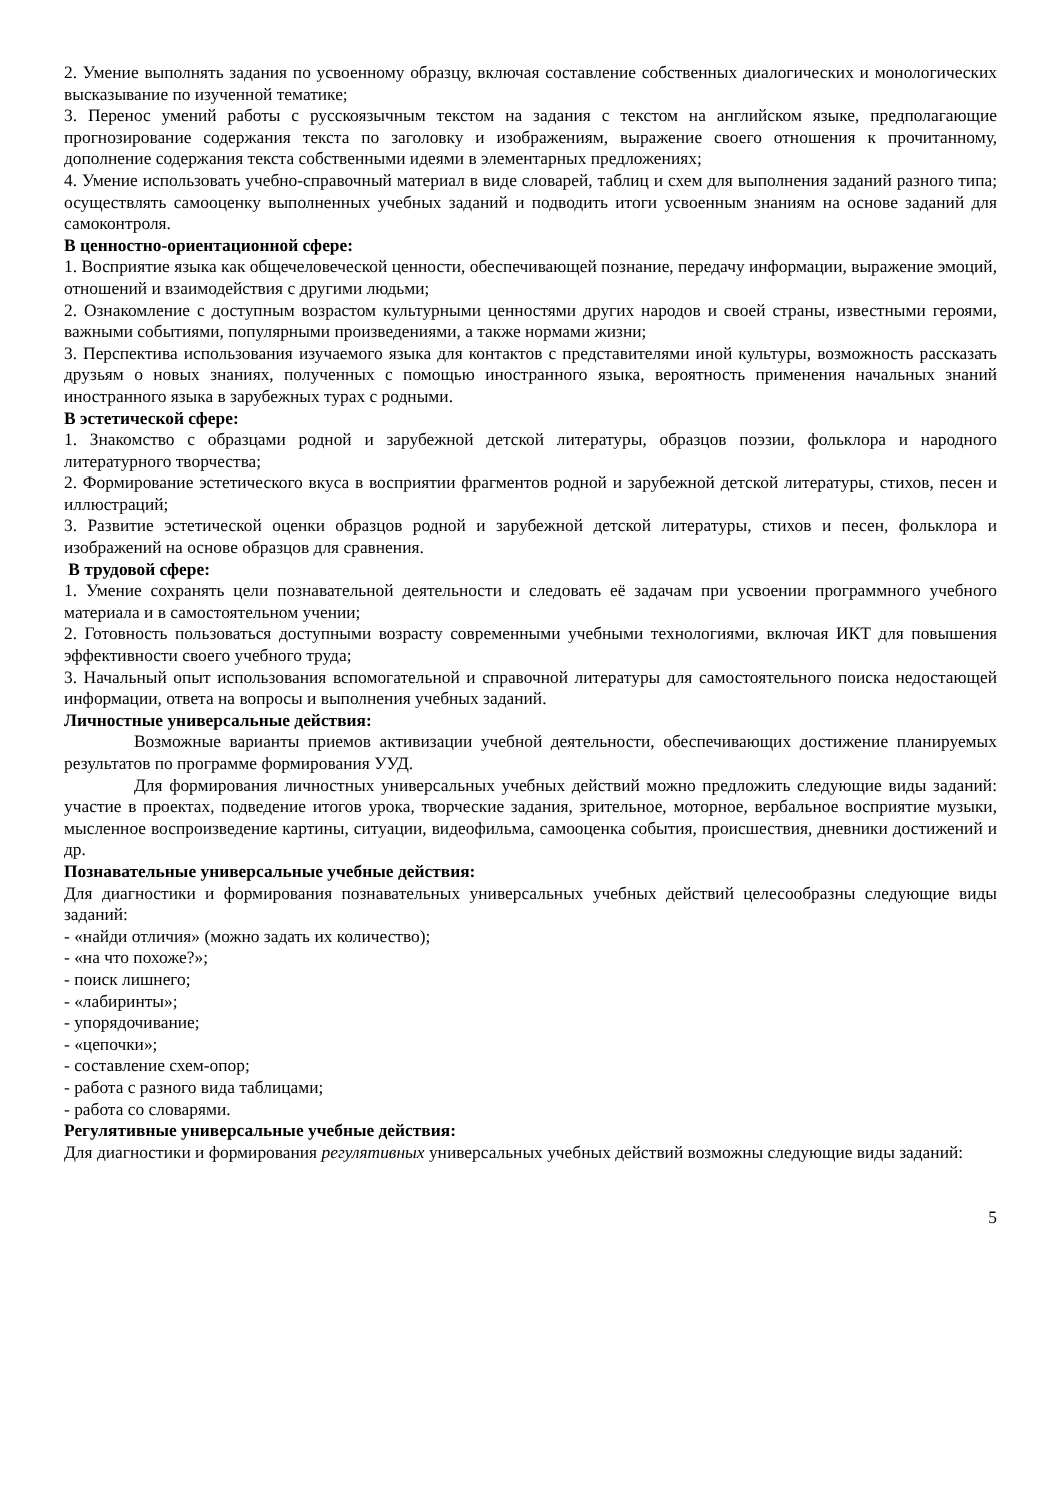2. Умение выполнять задания по усвоенному образцу, включая составление собственных диалогических и монологических высказывание по изученной тематике;
3. Перенос умений работы с русскоязычным текстом на задания с текстом на английском языке, предполагающие прогнозирование содержания текста по заголовку и изображениям, выражение своего отношения к прочитанному, дополнение содержания текста собственными идеями в элементарных предложениях;
4. Умение использовать учебно-справочный материал в виде словарей, таблиц и схем для выполнения заданий разного типа; осуществлять самооценку выполненных учебных заданий и подводить итоги усвоенным знаниям на основе заданий для самоконтроля.
В ценностно-ориентационной сфере:
1. Восприятие языка как общечеловеческой ценности, обеспечивающей познание, передачу информации, выражение эмоций, отношений и взаимодействия с другими людьми;
2. Ознакомление с доступным возрастом культурными ценностями других народов и своей страны, известными героями, важными событиями, популярными произведениями, а также нормами жизни;
3. Перспектива использования изучаемого языка для контактов с представителями иной культуры, возможность рассказать друзьям о новых знаниях, полученных с помощью иностранного языка, вероятность применения начальных знаний иностранного языка в зарубежных турах с родными.
В эстетической сфере:
1. Знакомство с образцами родной и зарубежной детской литературы, образцов поэзии, фольклора и народного литературного творчества;
2. Формирование эстетического вкуса в восприятии фрагментов родной и зарубежной детской литературы, стихов, песен и иллюстраций;
3. Развитие эстетической оценки образцов родной и зарубежной детской литературы, стихов и песен, фольклора и изображений на основе образцов для сравнения.
В трудовой сфере:
1. Умение сохранять цели познавательной деятельности и следовать её задачам при усвоении программного учебного материала и в самостоятельном учении;
2. Готовность пользоваться доступными возрасту современными учебными технологиями, включая ИКТ для повышения эффективности своего учебного труда;
3. Начальный опыт использования вспомогательной и справочной литературы для самостоятельного поиска недостающей информации, ответа на вопросы и выполнения учебных заданий.
Личностные универсальные действия:
Возможные варианты приемов активизации учебной деятельности, обеспечивающих достижение планируемых результатов по программе формирования УУД.
Для формирования личностных универсальных учебных действий можно предложить следующие виды заданий: участие в проектах, подведение итогов урока, творческие задания, зрительное, моторное, вербальное восприятие музыки, мысленное воспроизведение картины, ситуации, видеофильма, самооценка события, происшествия, дневники достижений и др.
Познавательные универсальные учебные действия:
Для диагностики и формирования познавательных универсальных учебных действий целесообразны следующие виды заданий:
- «найди отличия» (можно задать их количество);
- «на что похоже?»;
- поиск лишнего;
- «лабиринты»;
- упорядочивание;
- «цепочки»;
- составление схем-опор;
- работа с разного вида таблицами;
- работа со словарями.
Регулятивные универсальные учебные действия:
Для диагностики и формирования регулятивных универсальных учебных действий возможны следующие виды заданий:
5